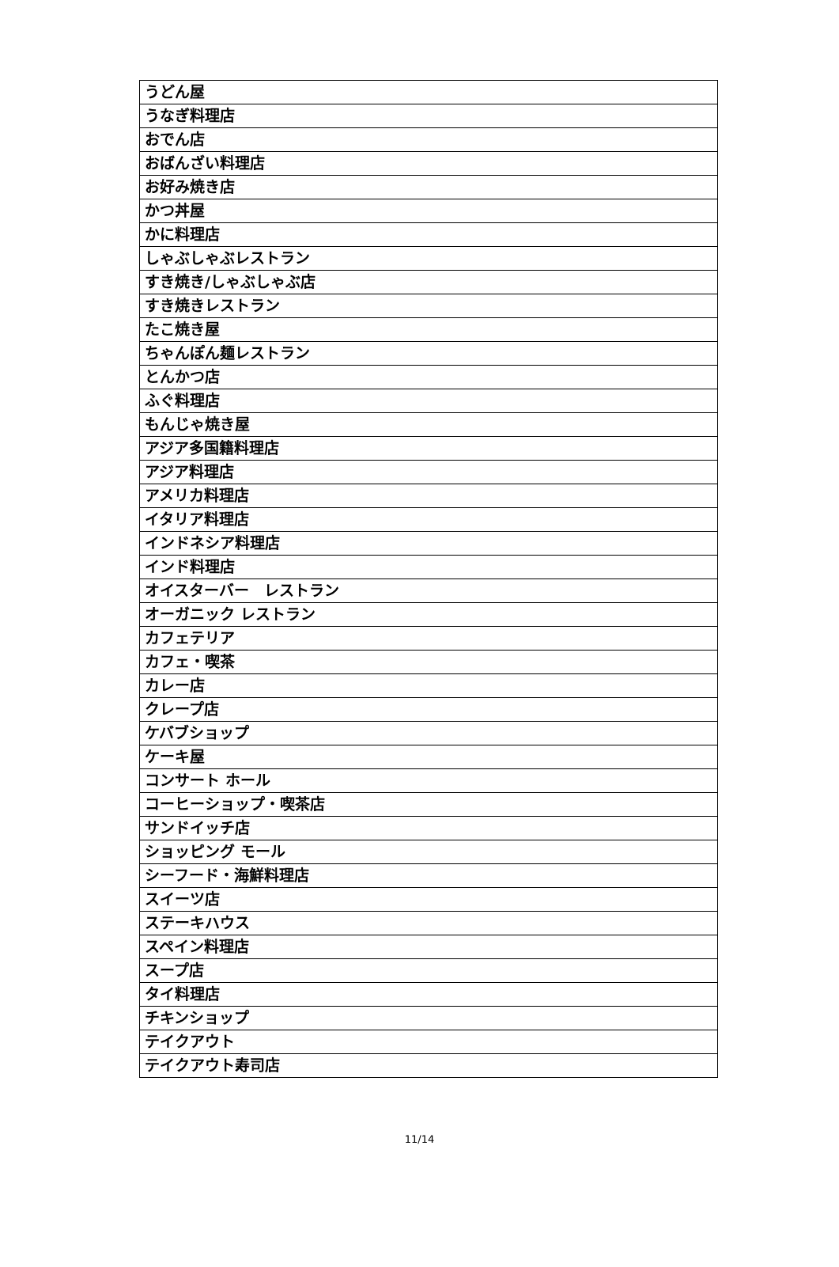| うどん屋 |
| うなぎ料理店 |
| おでん店 |
| おばんざい料理店 |
| お好み焼き店 |
| かつ丼屋 |
| かに料理店 |
| しゃぶしゃぶレストラン |
| すき焼き/しゃぶしゃぶ店 |
| すき焼きレストラン |
| たこ焼き屋 |
| ちゃんぽん麺レストラン |
| とんかつ店 |
| ふぐ料理店 |
| もんじゃ焼き屋 |
| アジア多国籍料理店 |
| アジア料理店 |
| アメリカ料理店 |
| イタリア料理店 |
| インドネシア料理店 |
| インド料理店 |
| オイスターバー レストラン |
| オーガニック レストラン |
| カフェテリア |
| カフェ・喫茶 |
| カレー店 |
| クレープ店 |
| ケバブショップ |
| ケーキ屋 |
| コンサート ホール |
| コーヒーショップ・喫茶店 |
| サンドイッチ店 |
| ショッピング モール |
| シーフード・海鮮料理店 |
| スイーツ店 |
| ステーキハウス |
| スペイン料理店 |
| スープ店 |
| タイ料理店 |
| チキンショップ |
| テイクアウト |
| テイクアウト寿司店 |
11/14